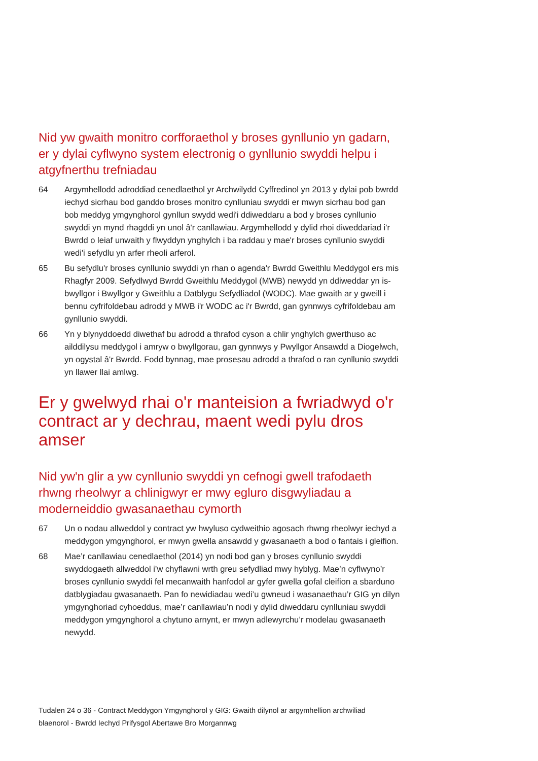Nid yw gwaith monitro corfforaethol y broses gynllunio yn gadarn, er y dylai cyflwyno system electronig o gynllunio swyddi helpu i atgyfnerthu trefniadau
64 Argymhellodd adroddiad cenedlaethol yr Archwilydd Cyffredinol yn 2013 y dylai pob bwrdd iechyd sicrhau bod ganddo broses monitro cynlluniau swyddi er mwyn sicrhau bod gan bob meddyg ymgynghorol gynllun swydd wedi'i ddiweddaru a bod y broses cynllunio swyddi yn mynd rhagddi yn unol â'r canllawiau. Argymhellodd y dylid rhoi diweddariad i'r Bwrdd o leiaf unwaith y flwyddyn ynghylch i ba raddau y mae'r broses cynllunio swyddi wedi'i sefydlu yn arfer rheoli arferol.
65 Bu sefydlu'r broses cynllunio swyddi yn rhan o agenda'r Bwrdd Gweithlu Meddygol ers mis Rhagfyr 2009. Sefydlwyd Bwrdd Gweithlu Meddygol (MWB) newydd yn ddiweddar yn is-bwyllgor i Bwyllgor y Gweithlu a Datblygu Sefydliadol (WODC). Mae gwaith ar y gweill i bennu cyfrifoldebau adrodd y MWB i'r WODC ac i'r Bwrdd, gan gynnwys cyfrifoldebau am gynllunio swyddi.
66 Yn y blynyddoedd diwethaf bu adrodd a thrafod cyson a chlir ynghylch gwerthuso ac ailddilysu meddygol i amryw o bwyllgorau, gan gynnwys y Pwyllgor Ansawdd a Diogelwch, yn ogystal â'r Bwrdd. Fodd bynnag, mae prosesau adrodd a thrafod o ran cynllunio swyddi yn llawer llai amlwg.
Er y gwelwyd rhai o'r manteision a fwriadwyd o'r contract ar y dechrau, maent wedi pylu dros amser
Nid yw'n glir a yw cynllunio swyddi yn cefnogi gwell trafodaeth rhwng rheolwyr a chlinigwyr er mwy egluro disgwyliadau a moderneiddio gwasanaethau cymorth
67 Un o nodau allweddol y contract yw hwyluso cydweithio agosach rhwng rheolwyr iechyd a meddygon ymgynghorol, er mwyn gwella ansawdd y gwasanaeth a bod o fantais i gleifion.
68 Mae’r canllawiau cenedlaethol (2014) yn nodi bod gan y broses cynllunio swyddi swyddogaeth allweddol i’w chyflawni wrth greu sefydliad mwy hyblyg. Mae’n cyflwyno’r broses cynllunio swyddi fel mecanwaith hanfodol ar gyfer gwella gofal cleifion a sbarduno datblygiadau gwasanaeth. Pan fo newidiadau wedi’u gwneud i wasanaethau’r GIG yn dilyn ymgynghoriad cyhoeddus, mae’r canllawiau’n nodi y dylid diweddaru cynlluniau swyddi meddygon ymgynghorol a chytuno arnynt, er mwyn adlewyrchu’r modelau gwasanaeth newydd.
Tudalen 24 o 36 - Contract Meddygon Ymgynghorol y GIG: Gwaith dilynol ar argymhellion archwiliad blaenorol - Bwrdd Iechyd Prifysgol Abertawe Bro Morgannwg